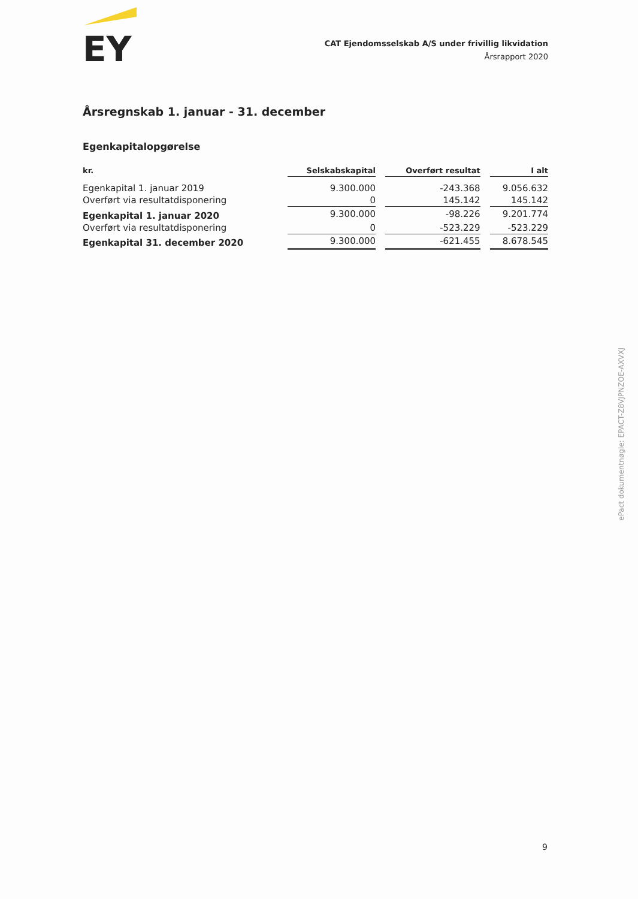EY
CAT Ejendomsselskab A/S under frivillig likvidation
Årsrapport 2020
Årsregnskab 1. januar - 31. december
Egenkapitalopgørelse
| kr. | Selskabskapital | | Overført resultat | | I alt |
| --- | --- | --- | --- | --- | --- |
| Egenkapital 1. januar 2019 | 9.300.000 | | -243.368 | | 9.056.632 |
| Overført via resultatdisponering | 0 | | 145.142 | | 145.142 |
| Egenkapital 1. januar 2020 | 9.300.000 | | -98.226 | | 9.201.774 |
| Overført via resultatdisponering | 0 | | -523.229 | | -523.229 |
| Egenkapital 31. december 2020 | 9.300.000 | | -621.455 | | 8.678.545 |
ePact dokumentnøgle: EPACT-Z8VJPNZOE-AXVXJ
9